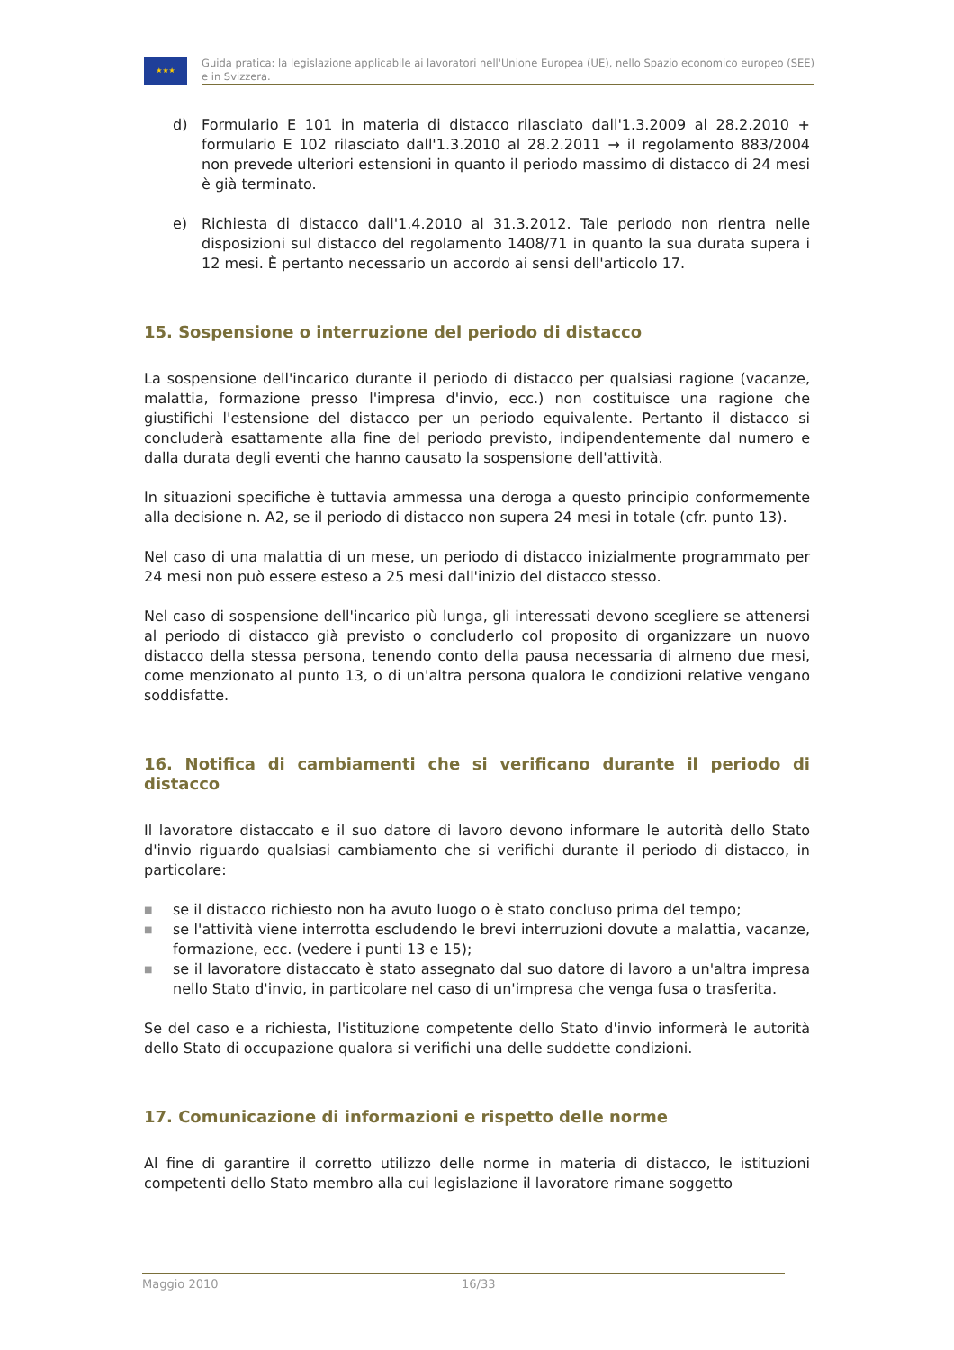★★★
Guida pratica: la legislazione applicabile ai lavoratori nell'Unione Europea (UE), nello Spazio economico europeo (SEE) e in Svizzera.
d) Formulario E 101 in materia di distacco rilasciato dall'1.3.2009 al 28.2.2010 + formulario E 102 rilasciato dall'1.3.2010 al 28.2.2011 → il regolamento 883/2004 non prevede ulteriori estensioni in quanto il periodo massimo di distacco di 24 mesi è già terminato.
e) Richiesta di distacco dall'1.4.2010 al 31.3.2012. Tale periodo non rientra nelle disposizioni sul distacco del regolamento 1408/71 in quanto la sua durata supera i 12 mesi. È pertanto necessario un accordo ai sensi dell'articolo 17.
15. Sospensione o interruzione del periodo di distacco
La sospensione dell'incarico durante il periodo di distacco per qualsiasi ragione (vacanze, malattia, formazione presso l'impresa d'invio, ecc.) non costituisce una ragione che giustifichi l'estensione del distacco per un periodo equivalente. Pertanto il distacco si concluderà esattamente alla fine del periodo previsto, indipendentemente dal numero e dalla durata degli eventi che hanno causato la sospensione dell'attività.
In situazioni specifiche è tuttavia ammessa una deroga a questo principio conformemente alla decisione n. A2, se il periodo di distacco non supera 24 mesi in totale (cfr. punto 13).
Nel caso di una malattia di un mese, un periodo di distacco inizialmente programmato per 24 mesi non può essere esteso a 25 mesi dall'inizio del distacco stesso.
Nel caso di sospensione dell'incarico più lunga, gli interessati devono scegliere se attenersi al periodo di distacco già previsto o concluderlo col proposito di organizzare un nuovo distacco della stessa persona, tenendo conto della pausa necessaria di almeno due mesi, come menzionato al punto 13, o di un'altra persona qualora le condizioni relative vengano soddisfatte.
16. Notifica di cambiamenti che si verificano durante il periodo di distacco
Il lavoratore distaccato e il suo datore di lavoro devono informare le autorità dello Stato d'invio riguardo qualsiasi cambiamento che si verifichi durante il periodo di distacco, in particolare:
■
se il distacco richiesto non ha avuto luogo o è stato concluso prima del tempo;
■
se l'attività viene interrotta escludendo le brevi interruzioni dovute a malattia, vacanze, formazione, ecc. (vedere i punti 13 e 15);
■
se il lavoratore distaccato è stato assegnato dal suo datore di lavoro a un'altra impresa nello Stato d'invio, in particolare nel caso di un'impresa che venga fusa o trasferita.
Se del caso e a richiesta, l'istituzione competente dello Stato d'invio informerà le autorità dello Stato di occupazione qualora si verifichi una delle suddette condizioni.
17. Comunicazione di informazioni e rispetto delle norme
Al fine di garantire il corretto utilizzo delle norme in materia di distacco, le istituzioni competenti dello Stato membro alla cui legislazione il lavoratore rimane soggetto
Maggio 2010 16/33